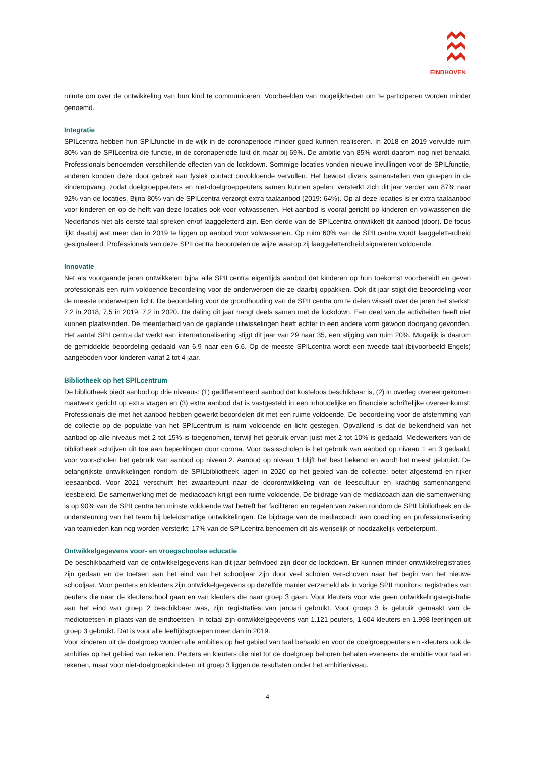EINDHOVEN
ruimte om over de ontwikkeling van hun kind te communiceren. Voorbeelden van mogelijkheden om te participeren worden minder genoemd.
Integratie
SPILcentra hebben hun SPILfunctie in de wijk in de coronaperiode minder goed kunnen realiseren. In 2018 en 2019 vervulde ruim 80% van de SPILcentra die functie, in de coronaperiode lukt dit maar bij 69%. De ambitie van 85% wordt daarom nog niet behaald. Professionals benoemden verschillende effecten van de lockdown. Sommige locaties vonden nieuwe invullingen voor de SPILfunctie, anderen konden deze door gebrek aan fysiek contact onvoldoende vervullen. Het bewust divers samenstellen van groepen in de kinderopvang, zodat doelgroeppeuters en niet-doelgroeppeuters samen kunnen spelen, versterkt zich dit jaar verder van 87% naar 92% van de locaties. Bijna 80% van de SPILcentra verzorgt extra taalaanbod (2019: 64%). Op al deze locaties is er extra taalaanbod voor kinderen en op de helft van deze locaties ook voor volwassenen. Het aanbod is vooral gericht op kinderen en volwassenen die Nederlands niet als eerste taal spreken en/of laaggeletterd zijn. Een derde van de SPILcentra ontwikkelt dit aanbod (door). De focus lijkt daarbij wat meer dan in 2019 te liggen op aanbod voor volwassenen. Op ruim 60% van de SPILcentra wordt laaggeletterdheid gesignaleerd. Professionals van deze SPILcentra beoordelen de wijze waarop zij laaggeletterdheid signaleren voldoende.
Innovatie
Net als voorgaande jaren ontwikkelen bijna alle SPILcentra eigentijds aanbod dat kinderen op hun toekomst voorbereidt en geven professionals een ruim voldoende beoordeling voor de onderwerpen die ze daarbij oppakken. Ook dit jaar stijgt die beoordeling voor de meeste onderwerpen licht. De beoordeling voor de grondhouding van de SPILcentra om te delen wisselt over de jaren het sterkst: 7,2 in 2018, 7,5 in 2019, 7,2 in 2020. De daling dit jaar hangt deels samen met de lockdown. Een deel van de activiteiten heeft niet kunnen plaatsvinden. De meerderheid van de geplande uitwisselingen heeft echter in een andere vorm gewoon doorgang gevonden. Het aantal SPILcentra dat werkt aan internationalisering stijgt dit jaar van 29 naar 35, een stijging van ruim 20%. Mogelijk is daarom de gemiddelde beoordeling gedaald van 6,9 naar een 6,6. Op de meeste SPILcentra wordt een tweede taal (bijvoorbeeld Engels) aangeboden voor kinderen vanaf 2 tot 4 jaar.
Bibliotheek op het SPILcentrum
De bibliotheek biedt aanbod op drie niveaus: (1) gedifferentieerd aanbod dat kosteloos beschikbaar is, (2) in overleg overeengekomen maatwerk gericht op extra vragen en (3) extra aanbod dat is vastgesteld in een inhoudelijke en financiële schriftelijke overeenkomst. Professionals die met het aanbod hebben gewerkt beoordelen dit met een ruime voldoende. De beoordeling voor de afstemming van de collectie op de populatie van het SPILcentrum is ruim voldoende en licht gestegen. Opvallend is dat de bekendheid van het aanbod op alle niveaus met 2 tot 15% is toegenomen, terwijl het gebruik ervan juist met 2 tot 10% is gedaald. Medewerkers van de bibliotheek schrijven dit toe aan beperkingen door corona. Voor basisscholen is het gebruik van aanbod op niveau 1 en 3 gedaald, voor voorscholen het gebruik van aanbod op niveau 2. Aanbod op niveau 1 blijft het best bekend en wordt het meest gebruikt. De belangrijkste ontwikkelingen rondom de SPILbibliotheek lagen in 2020 op het gebied van de collectie: beter afgestemd en rijker leesaanbod. Voor 2021 verschuift het zwaartepunt naar de doorontwikkeling van de leescultuur en krachtig samenhangend leesbeleid. De samenwerking met de mediacoach krijgt een ruime voldoende. De bijdrage van de mediacoach aan die samenwerking is op 90% van de SPILcentra ten minste voldoende wat betreft het faciliteren en regelen van zaken rondom de SPILbibliotheek en de ondersteuning van het team bij beleidsmatige ontwikkelingen. De bijdrage van de mediacoach aan coaching en professionalisering van teamleden kan nog worden versterkt: 17% van de SPILcentra benoemen dit als wenselijk of noodzakelijk verbeterpunt.
Ontwikkelgegevens voor- en vroegschoolse educatie
De beschikbaarheid van de ontwikkelgegevens kan dit jaar beïnvloed zijn door de lockdown. Er kunnen minder ontwikkelregistraties zijn gedaan en de toetsen aan het eind van het schooljaar zijn door veel scholen verschoven naar het begin van het nieuwe schooljaar. Voor peuters en kleuters zijn ontwikkelgegevens op dezelfde manier verzameld als in vorige SPILmonitors: registraties van peuters die naar de kleuterschool gaan en van kleuters die naar groep 3 gaan. Voor kleuters voor wie geen ontwikkelingsregistratie aan het eind van groep 2 beschikbaar was, zijn registraties van januari gebruikt. Voor groep 3 is gebruik gemaakt van de mediotoetsen in plaats van de eindtoetsen. In totaal zijn ontwikkelgegevens van 1.121 peuters, 1.604 kleuters en 1.998 leerlingen uit groep 3 gebruikt. Dat is voor alle leeftijdsgroepen meer dan in 2019.
Voor kinderen uit de doelgroep worden alle ambities op het gebied van taal behaald en voor de doelgroeppeuters en -kleuters ook de ambities op het gebied van rekenen. Peuters en kleuters die niet tot de doelgroep behoren behalen eveneens de ambitie voor taal en rekenen, maar voor niet-doelgroepkinderen uit groep 3 liggen de resultaten onder het ambitieniveau.
4